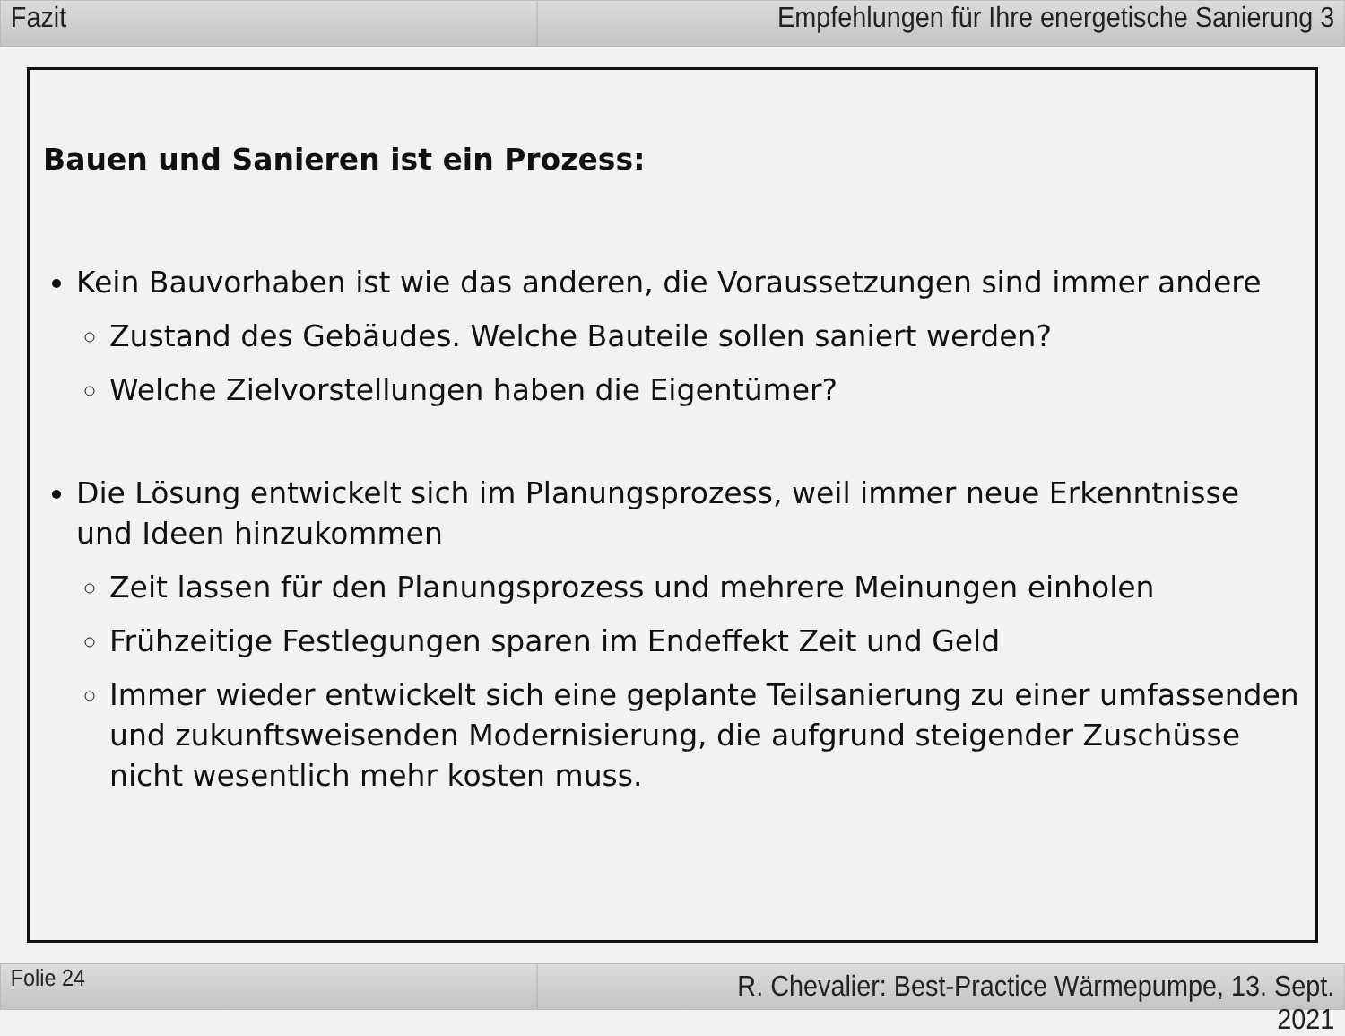Fazit Empfehlungen für Ihre energetische Sanierung 3
Bauen und Sanieren ist ein Prozess:
Kein Bauvorhaben ist wie das anderen, die Voraussetzungen sind immer andere
Zustand des Gebäudes. Welche Bauteile sollen saniert werden?
Welche Zielvorstellungen haben die Eigentümer?
Die Lösung entwickelt sich im Planungsprozess, weil immer neue Erkenntnisse und Ideen hinzukommen
Zeit lassen für den Planungsprozess und mehrere Meinungen einholen
Frühzeitige Festlegungen sparen im Endeffekt Zeit und Geld
Immer wieder entwickelt sich eine geplante Teilsanierung zu einer umfassenden und zukunftsweisenden Modernisierung, die aufgrund steigender Zuschüsse nicht wesentlich mehr kosten muss.
Folie 24
R. Chevalier: Best-Practice Wärmepumpe, 13. Sept. 2021